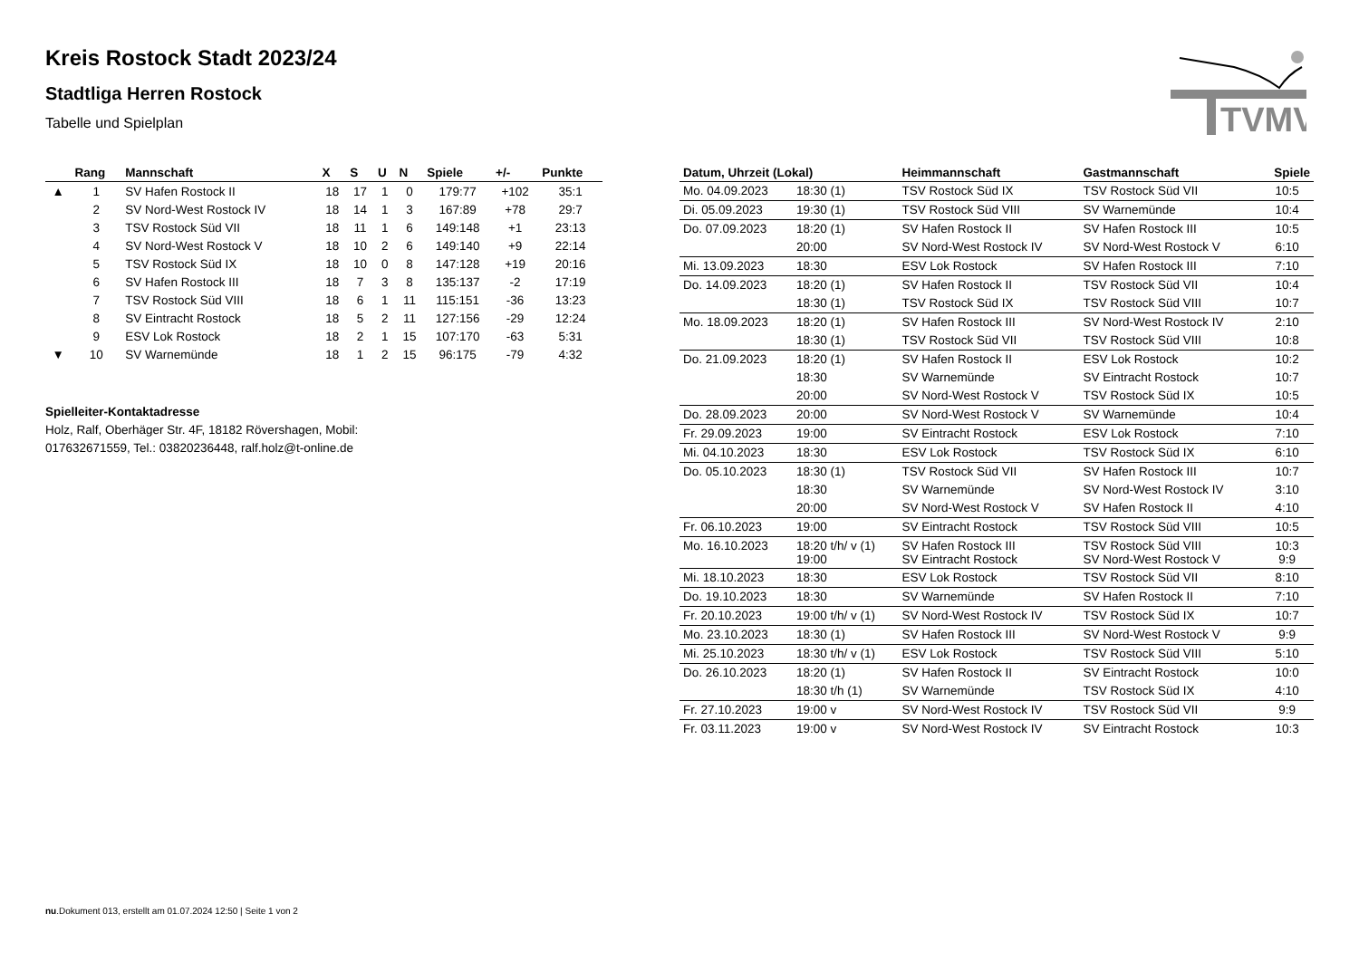TVMV
Kreis Rostock Stadt 2023/24
Stadtliga Herren Rostock
Tabelle und Spielplan
| | Rang | Mannschaft | X | S | U | N | Spiele | +/- | Punkte |
| --- | --- | --- | --- | --- | --- | --- | --- | --- | --- |
| ▲ | 1 | SV Hafen Rostock II | 18 | 17 | 1 | 0 | 179:77 | +102 | 35:1 |
| | 2 | SV Nord-West Rostock IV | 18 | 14 | 1 | 3 | 167:89 | +78 | 29:7 |
| | 3 | TSV Rostock Süd VII | 18 | 11 | 1 | 6 | 149:148 | +1 | 23:13 |
| | 4 | SV Nord-West Rostock V | 18 | 10 | 2 | 6 | 149:140 | +9 | 22:14 |
| | 5 | TSV Rostock Süd IX | 18 | 10 | 0 | 8 | 147:128 | +19 | 20:16 |
| | 6 | SV Hafen Rostock III | 18 | 7 | 3 | 8 | 135:137 | -2 | 17:19 |
| | 7 | TSV Rostock Süd VIII | 18 | 6 | 1 | 11 | 115:151 | -36 | 13:23 |
| | 8 | SV Eintracht Rostock | 18 | 5 | 2 | 11 | 127:156 | -29 | 12:24 |
| | 9 | ESV Lok Rostock | 18 | 2 | 1 | 15 | 107:170 | -63 | 5:31 |
| ▼ | 10 | SV Warnemünde | 18 | 1 | 2 | 15 | 96:175 | -79 | 4:32 |
Spielleiter-Kontaktadresse
Holz, Ralf, Oberhäger Str. 4F, 18182 Rövershagen, Mobil: 017632671559, Tel.: 03820236448, ralf.holz@t-online.de
| Datum, Uhrzeit (Lokal) | | Heimmannschaft | Gastmannschaft | Spiele |
| --- | --- | --- | --- | --- |
| Mo. 04.09.2023 | 18:30 (1) | TSV Rostock Süd IX | TSV Rostock Süd VII | 10:5 |
| Di. 05.09.2023 | 19:30 (1) | TSV Rostock Süd VIII | SV Warnemünde | 10:4 |
| Do. 07.09.2023 | 18:20 (1) | SV Hafen Rostock II | SV Hafen Rostock III | 10:5 |
| | 20:00 | SV Nord-West Rostock IV | SV Nord-West Rostock V | 6:10 |
| Mi. 13.09.2023 | 18:30 | ESV Lok Rostock | SV Hafen Rostock III | 7:10 |
| Do. 14.09.2023 | 18:20 (1) | SV Hafen Rostock II | TSV Rostock Süd VII | 10:4 |
| | 18:30 (1) | TSV Rostock Süd IX | TSV Rostock Süd VIII | 10:7 |
| Mo. 18.09.2023 | 18:20 (1) | SV Hafen Rostock III | SV Nord-West Rostock IV | 2:10 |
| | 18:30 (1) | TSV Rostock Süd VII | TSV Rostock Süd VIII | 10:8 |
| Do. 21.09.2023 | 18:20 (1) | SV Hafen Rostock II | ESV Lok Rostock | 10:2 |
| | 18:30 | SV Warnemünde | SV Eintracht Rostock | 10:7 |
| | 20:00 | SV Nord-West Rostock V | TSV Rostock Süd IX | 10:5 |
| Do. 28.09.2023 | 20:00 | SV Nord-West Rostock V | SV Warnemünde | 10:4 |
| Fr. 29.09.2023 | 19:00 | SV Eintracht Rostock | ESV Lok Rostock | 7:10 |
| Mi. 04.10.2023 | 18:30 | ESV Lok Rostock | TSV Rostock Süd IX | 6:10 |
| Do. 05.10.2023 | 18:30 (1) | TSV Rostock Süd VII | SV Hafen Rostock III | 10:7 |
| | 18:30 | SV Warnemünde | SV Nord-West Rostock IV | 3:10 |
| | 20:00 | SV Nord-West Rostock V | SV Hafen Rostock II | 4:10 |
| Fr. 06.10.2023 | 19:00 | SV Eintracht Rostock | TSV Rostock Süd VIII | 10:5 |
| Mo. 16.10.2023 | 18:20 t/h/ v (1) 19:00 | SV Hafen Rostock III SV Eintracht Rostock | TSV Rostock Süd VIII SV Nord-West Rostock V | 10:3 9:9 |
| Mi. 18.10.2023 | 18:30 | ESV Lok Rostock | TSV Rostock Süd VII | 8:10 |
| Do. 19.10.2023 | 18:30 | SV Warnemünde | SV Hafen Rostock II | 7:10 |
| Fr. 20.10.2023 | 19:00 t/h/ v (1) | SV Nord-West Rostock IV | TSV Rostock Süd IX | 10:7 |
| Mo. 23.10.2023 | 18:30 (1) | SV Hafen Rostock III | SV Nord-West Rostock V | 9:9 |
| Mi. 25.10.2023 | 18:30 t/h/ v (1) | ESV Lok Rostock | TSV Rostock Süd VIII | 5:10 |
| Do. 26.10.2023 | 18:20 (1) | SV Hafen Rostock II | SV Eintracht Rostock | 10:0 |
| | 18:30 t/h (1) | SV Warnemünde | TSV Rostock Süd IX | 4:10 |
| Fr. 27.10.2023 | 19:00 v | SV Nord-West Rostock IV | TSV Rostock Süd VII | 9:9 |
| Fr. 03.11.2023 | 19:00 v | SV Nord-West Rostock IV | SV Eintracht Rostock | 10:3 |
nu.Dokument 013, erstellt am 01.07.2024 12:50 | Seite 1 von 2